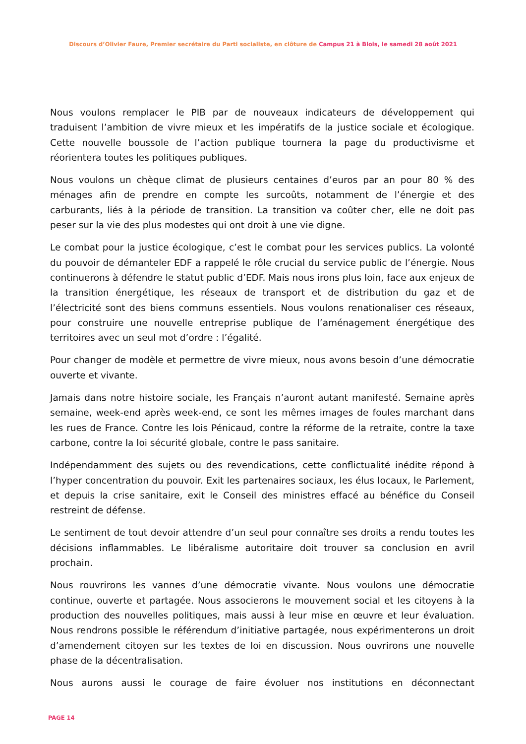Discours d’Olivier Faure, Premier secrétaire du Parti socialiste, en clôture de Campus 21 à Blois, le samedi 28 août 2021
Nous voulons remplacer le PIB par de nouveaux indicateurs de développement qui traduisent l’ambition de vivre mieux et les impératifs de la justice sociale et écologique. Cette nouvelle boussole de l’action publique tournera la page du productivisme et réorientera toutes les politiques publiques.
Nous voulons un chèque climat de plusieurs centaines d’euros par an pour 80 % des ménages afin de prendre en compte les surcoûts, notamment de l’énergie et des carburants, liés à la période de transition. La transition va coûter cher, elle ne doit pas peser sur la vie des plus modestes qui ont droit à une vie digne.
Le combat pour la justice écologique, c’est le combat pour les services publics. La volonté du pouvoir de démanteler EDF a rappelé le rôle crucial du service public de l’énergie. Nous continuerons à défendre le statut public d’EDF. Mais nous irons plus loin, face aux enjeux de la transition énergétique, les réseaux de transport et de distribution du gaz et de l’électricité sont des biens communs essentiels. Nous voulons renationaliser ces réseaux, pour construire une nouvelle entreprise publique de l’aménagement énergétique des territoires avec un seul mot d’ordre : l’égalité.
Pour changer de modèle et permettre de vivre mieux, nous avons besoin d’une démocratie ouverte et vivante.
Jamais dans notre histoire sociale, les Français n’auront autant manifesté. Semaine après semaine, week-end après week-end, ce sont les mêmes images de foules marchant dans les rues de France. Contre les lois Pénicaud, contre la réforme de la retraite, contre la taxe carbone, contre la loi sécurité globale, contre le pass sanitaire.
Indépendamment des sujets ou des revendications, cette conflictualité inédite répond à l’hyper concentration du pouvoir. Exit les partenaires sociaux, les élus locaux, le Parlement, et depuis la crise sanitaire, exit le Conseil des ministres effacé au bénéfice du Conseil restreint de défense.
Le sentiment de tout devoir attendre d’un seul pour connaître ses droits a rendu toutes les décisions inflammables. Le libéralisme autoritaire doit trouver sa conclusion en avril prochain.
Nous rouvrirons les vannes d’une démocratie vivante. Nous voulons une démocratie continue, ouverte et partagée. Nous associerons le mouvement social et les citoyens à la production des nouvelles politiques, mais aussi à leur mise en œuvre et leur évaluation. Nous rendrons possible le référendum d’initiative partagée, nous expérimenterons un droit d’amendement citoyen sur les textes de loi en discussion. Nous ouvrirons une nouvelle phase de la décentralisation.
Nous aurons aussi le courage de faire évoluer nos institutions en déconnectant
PAGE 14